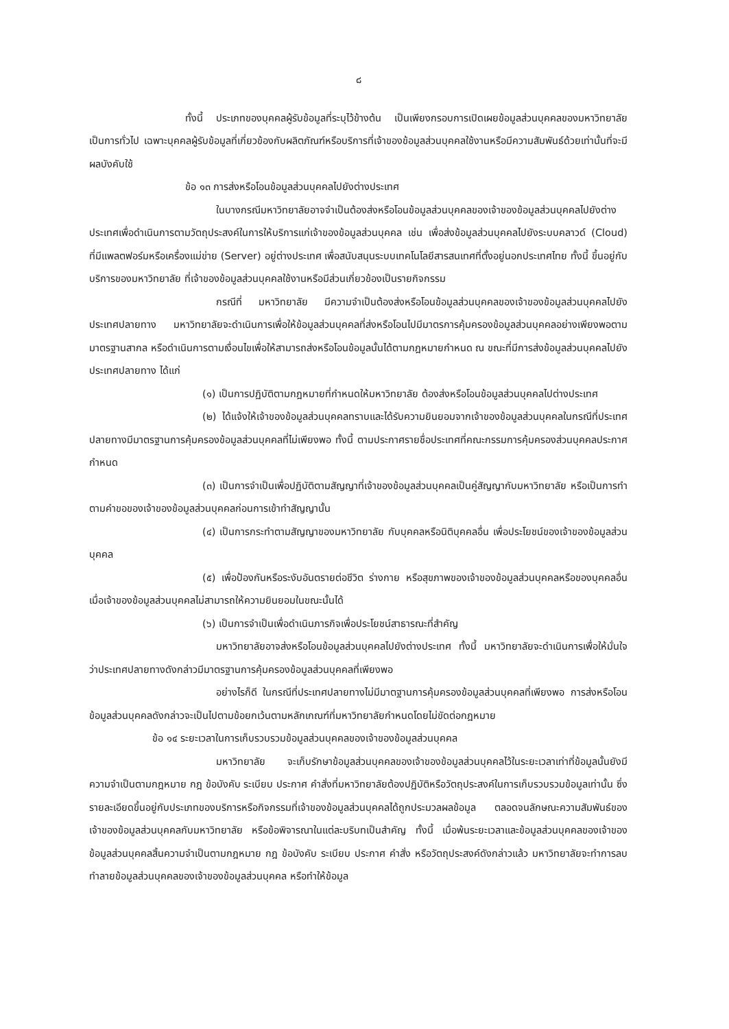๘
ทั้งนี้ ประเภทของบุคคลผู้รับข้อมูลที่ระบุไว้ข้างต้น เป็นเพียงกรอบการเปิดเผยข้อมูลส่วนบุคคลของมหาวิทยาลัย เป็นการทั่วไป เฉพาะบุคคลผู้รับข้อมูลที่เกี่ยวข้องกับผลิตภัณฑ์หรือบริการที่เจ้าของข้อมูลส่วนบุคคลใช้งานหรือมีความสัมพันธ์ด้วยเท่านั้นที่จะมีผลบังคับใช้
ข้อ ๑๓ การส่งหรือโอนข้อมูลส่วนบุคคลไปยังต่างประเทศ
ในบางกรณีมหาวิทยาลัยอาจจำเป็นต้องส่งหรือโอนข้อมูลส่วนบุคคลของเจ้าของข้อมูลส่วนบุคคลไปยังต่างประเทศเพื่อดำเนินการตามวัตถุประสงค์ในการให้บริการแก่เจ้าของข้อมูลส่วนบุคคล เช่น เพื่อส่งข้อมูลส่วนบุคคลไปยังระบบคลาวด์ (Cloud) ที่มีแพลตฟอร์มหรือเครื่องแม่ข่าย (Server) อยู่ต่างประเทศ เพื่อสนับสนุนระบบเทคโนโลยีสารสนเทศที่ตั้งอยู่นอกประเทศไทย ทั้งนี้ ขึ้นอยู่กับบริการของมหาวิทยาลัย ที่เจ้าของข้อมูลส่วนบุคคลใช้งานหรือมีส่วนเกี่ยวข้องเป็นรายกิจกรรม
กรณีที่ มหาวิทยาลัย มีความจำเป็นต้องส่งหรือโอนข้อมูลส่วนบุคคลของเจ้าของข้อมูลส่วนบุคคลไปยังประเทศปลายทาง มหาวิทยาลัยจะดำเนินการเพื่อให้ข้อมูลส่วนบุคคลที่ส่งหรือโอนไปมีมาตรการคุ้มครองข้อมูลส่วนบุคคลอย่างเพียงพอตามมาตรฐานสากล หรือดำเนินการตามเงื่อนไขเพื่อให้สามารถส่งหรือโอนข้อมูลนั้นได้ตามกฎหมายกำหนด ณ ขณะที่มีการส่งข้อมูลส่วนบุคคลไปยังประเทศปลายทาง ได้แก่
(๑) เป็นการปฏิบัติตามกฎหมายที่กำหนดให้มหาวิทยาลัย ต้องส่งหรือโอนข้อมูลส่วนบุคคลไปต่างประเทศ
(๒) ได้แจ้งให้เจ้าของข้อมูลส่วนบุคคลทราบและได้รับความยินยอมจากเจ้าของข้อมูลส่วนบุคคลในกรณีที่ประเทศปลายทางมีมาตรฐานการคุ้มครองข้อมูลส่วนบุคคลที่ไม่เพียงพอ ทั้งนี้ ตามประกาศรายชื่อประเทศที่คณะกรรมการคุ้มครองส่วนบุคคลประกาศกำหนด
(๓) เป็นการจำเป็นเพื่อปฏิบัติตามสัญญาที่เจ้าของข้อมูลส่วนบุคคลเป็นคู่สัญญากับมหาวิทยาลัย หรือเป็นการทำตามคำขอของเจ้าของข้อมูลส่วนบุคคลก่อนการเข้าทำสัญญานั้น
(๔) เป็นการกระทำตามสัญญาของมหาวิทยาลัย กับบุคคลหรือนิติบุคคลอื่น เพื่อประโยชน์ของเจ้าของข้อมูลส่วนบุคคล
(๕) เพื่อป้องกันหรือระงับอันตรายต่อชีวิต ร่างกาย หรือสุขภาพของเจ้าของข้อมูลส่วนบุคคลหรือของบุคคลอื่น เมื่อเจ้าของข้อมูลส่วนบุคคลไม่สามารถให้ความยินยอมในขณะนั้นได้
(๖) เป็นการจำเป็นเพื่อดำเนินภารกิจเพื่อประโยชน์สาธารณะที่สำคัญ
มหาวิทยาลัยอาจส่งหรือโอนข้อมูลส่วนบุคคลไปยังต่างประเทศ ทั้งนี้ มหาวิทยาลัยจะดำเนินการเพื่อให้มั่นใจว่าประเทศปลายทางดังกล่าวมีมาตรฐานการคุ้มครองข้อมูลส่วนบุคคลที่เพียงพอ
อย่างไรก็ดี ในกรณีที่ประเทศปลายทางไม่มีมาตฐานการคุ้มครองข้อมูลส่วนบุคคลที่เพียงพอ การส่งหรือโอนข้อมูลส่วนบุคคลดังกล่าวจะเป็นไปตามข้อยกเว้นตามหลักเกณฑ์ที่มหาวิทยาลัยกำหนดโดยไม่ขัดต่อกฎหมาย
ข้อ ๑๔ ระยะเวลาในการเก็บรวบรวมข้อมูลส่วนบุคคลของเจ้าของข้อมูลส่วนบุคคล
มหาวิทยาลัย จะเก็บรักษาข้อมูลส่วนบุคคลของเจ้าของข้อมูลส่วนบุคคลไว้ในระยะเวลาเท่าที่ข้อมูลนั้นยังมีความจำเป็นตามกฎหมาย กฎ ข้อบังคับ ระเบียบ ประกาศ คำสั่งที่มหาวิทยาลัยต้องปฏิบัติหรือวัตถุประสงค์ในการเก็บรวบรวมข้อมูลเท่านั้น ซึ่งรายละเอียดขึ้นอยู่กับประเภทของบริการหรือกิจกรรมที่เจ้าของข้อมูลส่วนบุคคลได้ถูกประมวลผลข้อมูล ตลอดจนลักษณะความสัมพันธ์ของเจ้าของข้อมูลส่วนบุคคลกับมหาวิทยาลัย หรือข้อพิจารณาในแต่ละบริบทเป็นสำคัญ ทั้งนี้ เมื่อพ้นระยะเวลาและข้อมูลส่วนบุคคลของเจ้าของข้อมูลส่วนบุคคลสิ้นความจำเป็นตามกฎหมาย กฎ ข้อบังคับ ระเบียบ ประกาศ คำสั่ง หรือวัตถุประสงค์ดังกล่าวแล้ว มหาวิทยาลัยจะทำการลบ ทำลายข้อมูลส่วนบุคคลของเจ้าของข้อมูลส่วนบุคคล หรือทำให้ข้อมูล